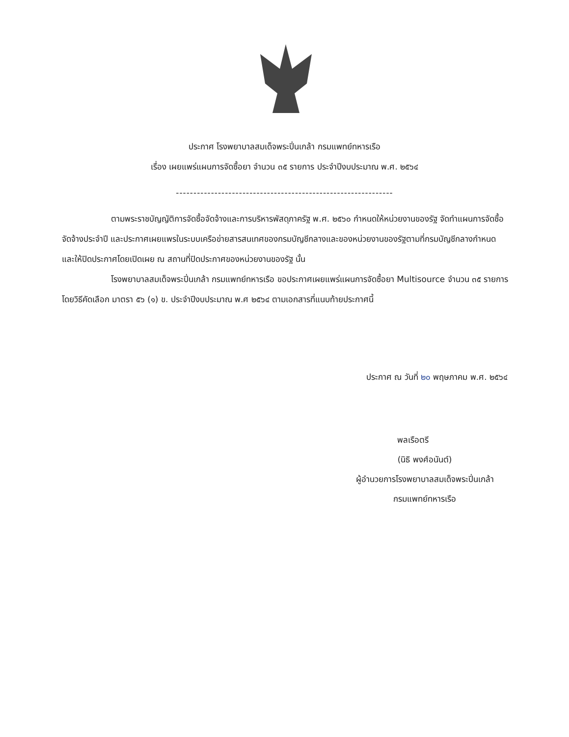ประกาศ โรงพยาบาลสมเด็จพระปิ่นเกล้า กรมแพทย์ทหารเรือ
เรื่อง เผยแพร่แผนการจัดซื้อยา จำนวน ๓๕ รายการ ประจำปีงบประมาณ พ.ศ. ๒๕๖๔
--------------------------------------------------------------
ตามพระราชบัญญัติการจัดซื้อจัดจ้างและการบริหารพัสดุภาครัฐ พ.ศ. ๒๕๖๐ กำหนดให้หน่วยงานของรัฐ จัดทำแผนการจัดซื้อจัดจ้างประจำปี และประกาศเผยแพรในระบบเครือข่ายสารสนเทศของกรมบัญชีกลางและของหน่วยงานของรัฐตามที่กรมบัญชีกลางกำหนด และให้ปิดประกาศโดยเปิดเผย ณ สถานที่ปิดประกาศของหน่วยงานของรัฐ นั้น
โรงพยาบาลสมเด็จพระปิ่นเกล้า กรมแพทย์ทหารเรือ ขอประกาศเผยแพร่แผนการจัดซื้อยา Multisource จำนวน ๓๕ รายการ โดยวิธีคัดเลือก มาตรา ๕๖ (๑) ข. ประจำปีงบประมาณ พ.ศ ๒๕๖๔ ตามเอกสารที่แนบท้ายประกาศนี้
ประกาศ ณ วันที่ ๒๐ พฤษภาคม พ.ศ. ๒๕๖๔
พลเรือตรี
(นิธิ พงศ์อนันต์)
ผู้อำนวยการโรงพยาบาลสมเด็จพระปิ่นเกล้า
กรมแพทย์ทหารเรือ